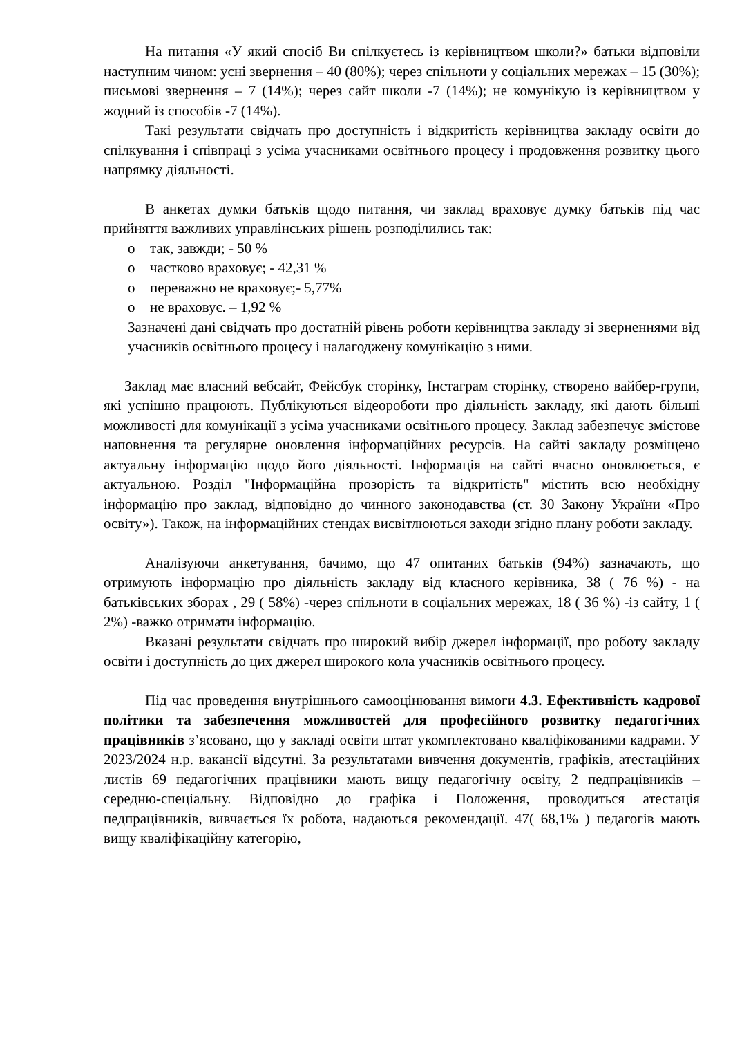На питання «У який спосіб Ви спілкуєтесь із керівництвом школи?» батьки відповіли наступним чином: усні звернення – 40 (80%); через спільноти у соціальних мережах – 15 (30%); письмові звернення – 7 (14%); через сайт школи -7 (14%); не комунікую із керівництвом у жодний із способів -7 (14%).
Такі результати свідчать про доступність і відкритість керівництва закладу освіти до спілкування і співпраці з усіма учасниками освітнього процесу і продовження розвитку цього напрямку діяльності.
В анкетах думки батьків щодо питання, чи заклад враховує думку батьків під час прийняття важливих управлінських рішень розподілились так:
o так, завжди; - 50 %
o частково враховує; - 42,31 %
o переважно не враховує;- 5,77%
o не враховує. – 1,92 %
Зазначені дані свідчать про достатній рівень роботи керівництва закладу зі зверненнями від учасників освітнього процесу і налагоджену комунікацію з ними.
Заклад має власний вебсайт, Фейсбук сторінку, Інстаграм сторінку, створено вайбер-групи, які успішно працюють. Публікуються відеороботи про діяльність закладу, які дають більші можливості для комунікації з усіма учасниками освітнього процесу. Заклад забезпечує змістове наповнення та регулярне оновлення інформаційних ресурсів. На сайті закладу розміщено актуальну інформацію щодо його діяльності. Інформація на сайті вчасно оновлюється, є актуальною. Розділ "Інформаційна прозорість та відкритість" містить всю необхідну інформацію про заклад, відповідно до чинного законодавства (ст. 30 Закону України «Про освіту»). Також, на інформаційних стендах висвітлюються заходи згідно плану роботи закладу.
Аналізуючи анкетування, бачимо, що 47 опитаних батьків (94%) зазначають, що отримують інформацію про діяльність закладу від класного керівника, 38 ( 76 %) - на батьківських зборах , 29 ( 58%) -через спільноти в соціальних мережах, 18 ( 36 %) -із сайту, 1 ( 2%) -важко отримати інформацію.
Вказані результати свідчать про широкий вибір джерел інформації, про роботу закладу освіти і доступність до цих джерел широкого кола учасників освітнього процесу.
Під час проведення внутрішнього самооцінювання вимоги 4.3. Ефективність кадрової політики та забезпечення можливостей для професійного розвитку педагогічних працівників з’ясовано, що у закладі освіти штат укомплектовано кваліфікованими кадрами. У 2023/2024 н.р. вакансії відсутні. За результатами вивчення документів, графіків, атестаційних листів 69 педагогічних працівники мають вищу педагогічну освіту, 2 педпрацівників – середню-спеціальну. Відповідно до графіка і Положення, проводиться атестація педпрацівників, вивчається їх робота, надаються рекомендації. 47( 68,1% ) педагогів мають вищу кваліфікаційну категорію,